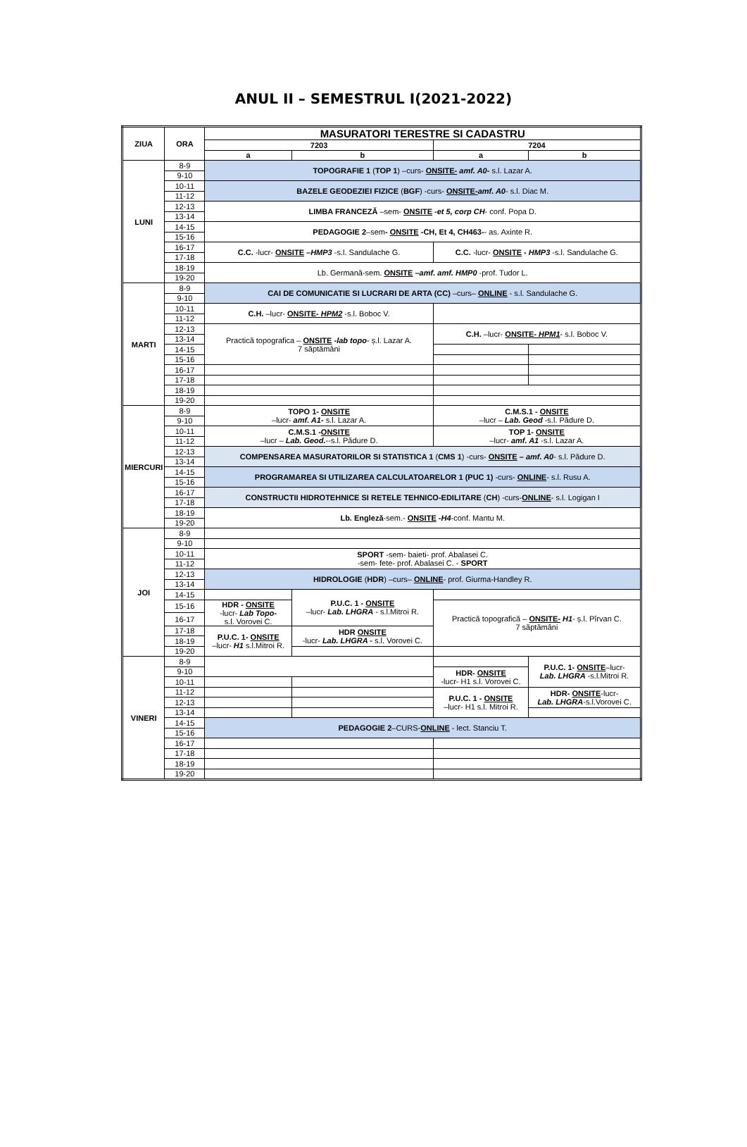ANUL II – SEMESTRUL I(2021-2022)
| ZIUA | ORA | MASURATORI TERESTRE SI CADASTRU | | | |
| --- | --- | --- | --- | --- | --- |
| | | 7203 | | 7204 | |
| | | a | b | a | b |
| LUNI | 8-9 | TOPOGRAFIE 1 ( TOP 1 ) –curs- ONSITE- amf. A0- s.l. Lazar A. | | | |
| | 9-10 | | | | |
| | 10-11 | BAZELE GEODEZIEI FIZICE ( BGF ) -curs- ONSITE- amf. A0 - s.l. Diac M. | | | |
| | 11-12 | | | | |
| | 12-13 | LIMBA FRANCEZĂ –sem- ONSITE -et 5, corp CH - conf. Popa D. | | | |
| | 13-14 | | | | |
| | 14-15 | PEDAGOGIE 2 –sem - ONSITE -CH, Et 4, CH463- - as. Axinte R. | | | |
| | 15-16 | | | | |
| | 16-17 | C.C. -lucr- ONSITE – HMP3 -s.l. Sandulache G. | | C.C. -lucr- ONSITE - HMP3 -s.l. Sandulache G. | |
| | 17-18 | | | | |
| | 18-19 | Lb. Germană-sem. ONSITE – amf. amf. HMP0 -prof. Tudor L. | | | |
| | 19-20 | | | | |
| MARTI | 8-9 | CAI DE COMUNICATIE SI LUCRARI DE ARTA (CC) –curs– ONLINE - s.l. Sandulache G. | | | |
| | 9-10 | | | | |
| | 10-11 | C.H. –lucr- ONSITE- HPM2 -s.l. Boboc V. | | | |
| | 11-12 | | | | |
| | 12-13 | Practică topografica – ONSITE - lab topo - ș.l. Lazar A. 7 săptămâni | | C.H. –lucr- ONSITE- HPM1 - s.l. Boboc V. | |
| | 13-14 | | | | |
| | 14-15 | | | | |
| | 15-16 | | | | |
| | 16-17 | | | | |
| | 17-18 | | | | |
| | 18-19 | | | | |
| | 19-20 | | | | |
| MIERCURI | 8-9 | TOPO 1- ONSITE –lucr- amf. A1- s.l. Lazar A. | | C.M.S.1 - ONSITE –lucr – Lab. Geod -s.l. Pădure D. | |
| | 9-10 | | | | |
| | 10-11 | C.M.S.1 - ONSITE –lucr – Lab. Geod. --s.l. Pădure D. | | TOP 1- ONSITE –lucr- amf. A1 -s.l. Lazar A. | |
| | 11-12 | | | | |
| | 12-13 | COMPENSAREA MASURATORILOR SI STATISTICA 1 ( CMS 1 ) -curs- ONSITE – amf. A0 - s.l. Pădure D. | | | |
| | 13-14 | | | | |
| | 14-15 | PROGRAMAREA SI UTILIZAREA CALCULATOARELOR 1 (PUC 1) -curs- ONLINE - s.l. Rusu A. | | | |
| | 15-16 | | | | |
| | 16-17 | CONSTRUCTII HIDROTEHNICE SI RETELE TEHNICO-EDILITARE ( CH ) -curs- ONLINE - s.l. Logigan I | | | |
| | 17-18 | | | | |
| | 18-19 | Lb. Engleză -sem.- ONSITE - H4 -conf. Mantu M. | | | |
| | 19-20 | | | | |
| JOI | 8-9 | | | | |
| | 9-10 | | | | |
| | 10-11 | SPORT -sem- baieti- prof. Abalasei C. -sem- fete- prof. Abalasei C. - SPORT | | | |
| | 11-12 | | | | |
| | 12-13 | HIDROLOGIE ( HDR ) –curs– ONLINE - prof. Giurma-Handley R. | | | |
| | 13-14 | | | | |
| | 14-15 | | P.U.C. 1 - ONSITE –lucr- Lab. LHGRA - s.l.Mitroi R. | | |
| | 15-16 | HDR - ONSITE -lucr- Lab Topo- s.l. Vorovei C. | | Practică topografică – ONSITE- H1 - ș.l. Pîrvan C. 7 săptămâni | |
| | 16-17 | | | | |
| | 17-18 | P.U.C. 1- ONSITE –lucr- H1 s.l.Mitroi R. | HDR ONSITE -lucr- Lab. LHGRA - s.l. Vorovei C. | | |
| | 18-19 | | | | |
| | 19-20 | | | | |
| VINERI | 8-9 | | | | P.U.C. 1- ONSITE –lucr- Lab. LHGRA -s.l.Mitroi R. |
| | 9-10 | | | HDR- ONSITE -lucr- H1 s.l. Vorovei C. | |
| | 10-11 | | | | |
| | 11-12 | | | P.U.C. 1 - ONSITE –lucr- H1 s.l. Mitroi R. | HDR- ONSITE -lucr- Lab. LHGRA -s.l.Vorovei C. |
| | 12-13 | | | | |
| | 13-14 | | | | |
| | 14-15 | PEDAGOGIE 2 –CURS- ONLINE - lect. Stanciu T. | | | |
| | 15-16 | | | | |
| | 16-17 | | | | |
| | 17-18 | | | | |
| | 18-19 | | | | |
| | 19-20 | | | | |